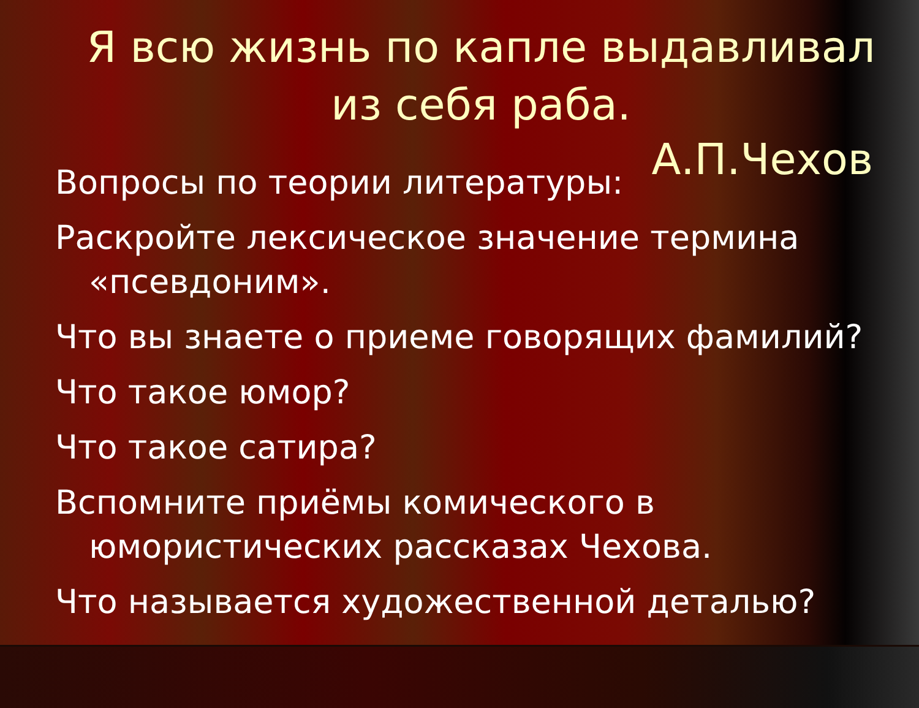Я всю жизнь по капле выдавливал из себя раба.
А.П.Чехов
Вопросы по теории литературы:
Раскройте лексическое значение термина «псевдоним».
Что вы знаете о приеме говорящих фамилий?
Что такое юмор?
Что такое сатира?
Вспомните приёмы комического в юмористических рассказах Чехова.
Что называется художественной деталью?